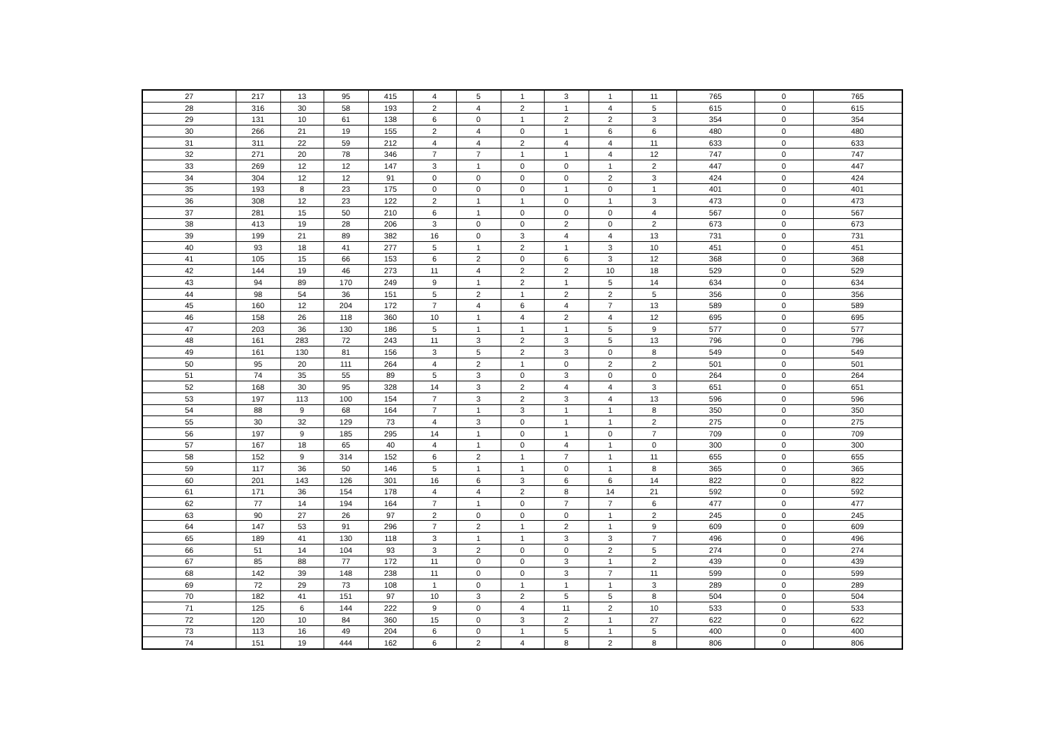| 27 | 217 | 13 | 95 | 415 | 4 | 5 | 1 | 3 | 1 | 11 | 765 | 0 | 765 |
| 28 | 316 | 30 | 58 | 193 | 2 | 4 | 2 | 1 | 4 | 5 | 615 | 0 | 615 |
| 29 | 131 | 10 | 61 | 138 | 6 | 0 | 1 | 2 | 2 | 3 | 354 | 0 | 354 |
| 30 | 266 | 21 | 19 | 155 | 2 | 4 | 0 | 1 | 6 | 6 | 480 | 0 | 480 |
| 31 | 311 | 22 | 59 | 212 | 4 | 4 | 2 | 4 | 4 | 11 | 633 | 0 | 633 |
| 32 | 271 | 20 | 78 | 346 | 7 | 7 | 1 | 1 | 4 | 12 | 747 | 0 | 747 |
| 33 | 269 | 12 | 12 | 147 | 3 | 1 | 0 | 0 | 1 | 2 | 447 | 0 | 447 |
| 34 | 304 | 12 | 12 | 91 | 0 | 0 | 0 | 0 | 2 | 3 | 424 | 0 | 424 |
| 35 | 193 | 8 | 23 | 175 | 0 | 0 | 0 | 1 | 0 | 1 | 401 | 0 | 401 |
| 36 | 308 | 12 | 23 | 122 | 2 | 1 | 1 | 0 | 1 | 3 | 473 | 0 | 473 |
| 37 | 281 | 15 | 50 | 210 | 6 | 1 | 0 | 0 | 0 | 4 | 567 | 0 | 567 |
| 38 | 413 | 19 | 28 | 206 | 3 | 0 | 0 | 2 | 0 | 2 | 673 | 0 | 673 |
| 39 | 199 | 21 | 89 | 382 | 16 | 0 | 3 | 4 | 4 | 13 | 731 | 0 | 731 |
| 40 | 93 | 18 | 41 | 277 | 5 | 1 | 2 | 1 | 3 | 10 | 451 | 0 | 451 |
| 41 | 105 | 15 | 66 | 153 | 6 | 2 | 0 | 6 | 3 | 12 | 368 | 0 | 368 |
| 42 | 144 | 19 | 46 | 273 | 11 | 4 | 2 | 2 | 10 | 18 | 529 | 0 | 529 |
| 43 | 94 | 89 | 170 | 249 | 9 | 1 | 2 | 1 | 5 | 14 | 634 | 0 | 634 |
| 44 | 98 | 54 | 36 | 151 | 5 | 2 | 1 | 2 | 2 | 5 | 356 | 0 | 356 |
| 45 | 160 | 12 | 204 | 172 | 7 | 4 | 6 | 4 | 7 | 13 | 589 | 0 | 589 |
| 46 | 158 | 26 | 118 | 360 | 10 | 1 | 4 | 2 | 4 | 12 | 695 | 0 | 695 |
| 47 | 203 | 36 | 130 | 186 | 5 | 1 | 1 | 1 | 5 | 9 | 577 | 0 | 577 |
| 48 | 161 | 283 | 72 | 243 | 11 | 3 | 2 | 3 | 5 | 13 | 796 | 0 | 796 |
| 49 | 161 | 130 | 81 | 156 | 3 | 5 | 2 | 3 | 0 | 8 | 549 | 0 | 549 |
| 50 | 95 | 20 | 111 | 264 | 4 | 2 | 1 | 0 | 2 | 2 | 501 | 0 | 501 |
| 51 | 74 | 35 | 55 | 89 | 5 | 3 | 0 | 3 | 0 | 0 | 264 | 0 | 264 |
| 52 | 168 | 30 | 95 | 328 | 14 | 3 | 2 | 4 | 4 | 3 | 651 | 0 | 651 |
| 53 | 197 | 113 | 100 | 154 | 7 | 3 | 2 | 3 | 4 | 13 | 596 | 0 | 596 |
| 54 | 88 | 9 | 68 | 164 | 7 | 1 | 3 | 1 | 1 | 8 | 350 | 0 | 350 |
| 55 | 30 | 32 | 129 | 73 | 4 | 3 | 0 | 1 | 1 | 2 | 275 | 0 | 275 |
| 56 | 197 | 9 | 185 | 295 | 14 | 1 | 0 | 1 | 0 | 7 | 709 | 0 | 709 |
| 57 | 167 | 18 | 65 | 40 | 4 | 1 | 0 | 4 | 1 | 0 | 300 | 0 | 300 |
| 58 | 152 | 9 | 314 | 152 | 6 | 2 | 1 | 7 | 1 | 11 | 655 | 0 | 655 |
| 59 | 117 | 36 | 50 | 146 | 5 | 1 | 1 | 0 | 1 | 8 | 365 | 0 | 365 |
| 60 | 201 | 143 | 126 | 301 | 16 | 6 | 3 | 6 | 6 | 14 | 822 | 0 | 822 |
| 61 | 171 | 36 | 154 | 178 | 4 | 4 | 2 | 8 | 14 | 21 | 592 | 0 | 592 |
| 62 | 77 | 14 | 194 | 164 | 7 | 1 | 0 | 7 | 7 | 6 | 477 | 0 | 477 |
| 63 | 90 | 27 | 26 | 97 | 2 | 0 | 0 | 0 | 1 | 2 | 245 | 0 | 245 |
| 64 | 147 | 53 | 91 | 296 | 7 | 2 | 1 | 2 | 1 | 9 | 609 | 0 | 609 |
| 65 | 189 | 41 | 130 | 118 | 3 | 1 | 1 | 3 | 3 | 7 | 496 | 0 | 496 |
| 66 | 51 | 14 | 104 | 93 | 3 | 2 | 0 | 0 | 2 | 5 | 274 | 0 | 274 |
| 67 | 85 | 88 | 77 | 172 | 11 | 0 | 0 | 3 | 1 | 2 | 439 | 0 | 439 |
| 68 | 142 | 39 | 148 | 238 | 11 | 0 | 0 | 3 | 7 | 11 | 599 | 0 | 599 |
| 69 | 72 | 29 | 73 | 108 | 1 | 0 | 1 | 1 | 1 | 3 | 289 | 0 | 289 |
| 70 | 182 | 41 | 151 | 97 | 10 | 3 | 2 | 5 | 5 | 8 | 504 | 0 | 504 |
| 71 | 125 | 6 | 144 | 222 | 9 | 0 | 4 | 11 | 2 | 10 | 533 | 0 | 533 |
| 72 | 120 | 10 | 84 | 360 | 15 | 0 | 3 | 2 | 1 | 27 | 622 | 0 | 622 |
| 73 | 113 | 16 | 49 | 204 | 6 | 0 | 1 | 5 | 1 | 5 | 400 | 0 | 400 |
| 74 | 151 | 19 | 444 | 162 | 6 | 2 | 4 | 8 | 2 | 8 | 806 | 0 | 806 |